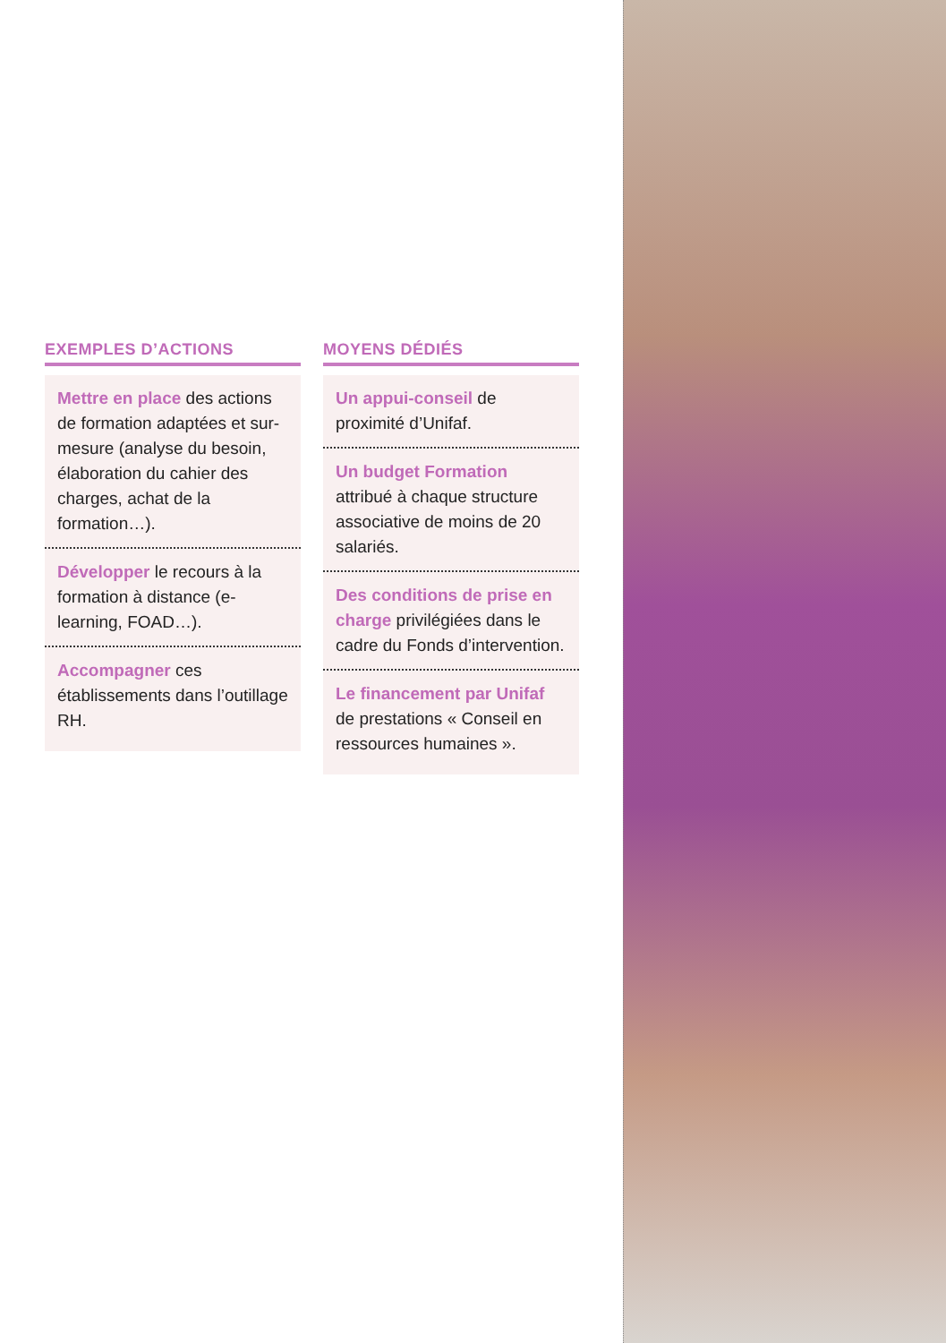EXEMPLES D’ACTIONS
Mettre en place des actions de formation adaptées et sur-mesure (analyse du besoin, élaboration du cahier des charges, achat de la formation…).
Développer le recours à la formation à distance (e-learning, FOAD…).
Accompagner ces établissements dans l’outillage RH.
MOYENS DÉDIÉS
Un appui-conseil de proximité d’Unifaf.
Un budget Formation attribué à chaque structure associative de moins de 20 salariés.
Des conditions de prise en charge privilégiées dans le cadre du Fonds d’intervention.
Le financement par Unifaf de prestations « Conseil en ressources humaines ».